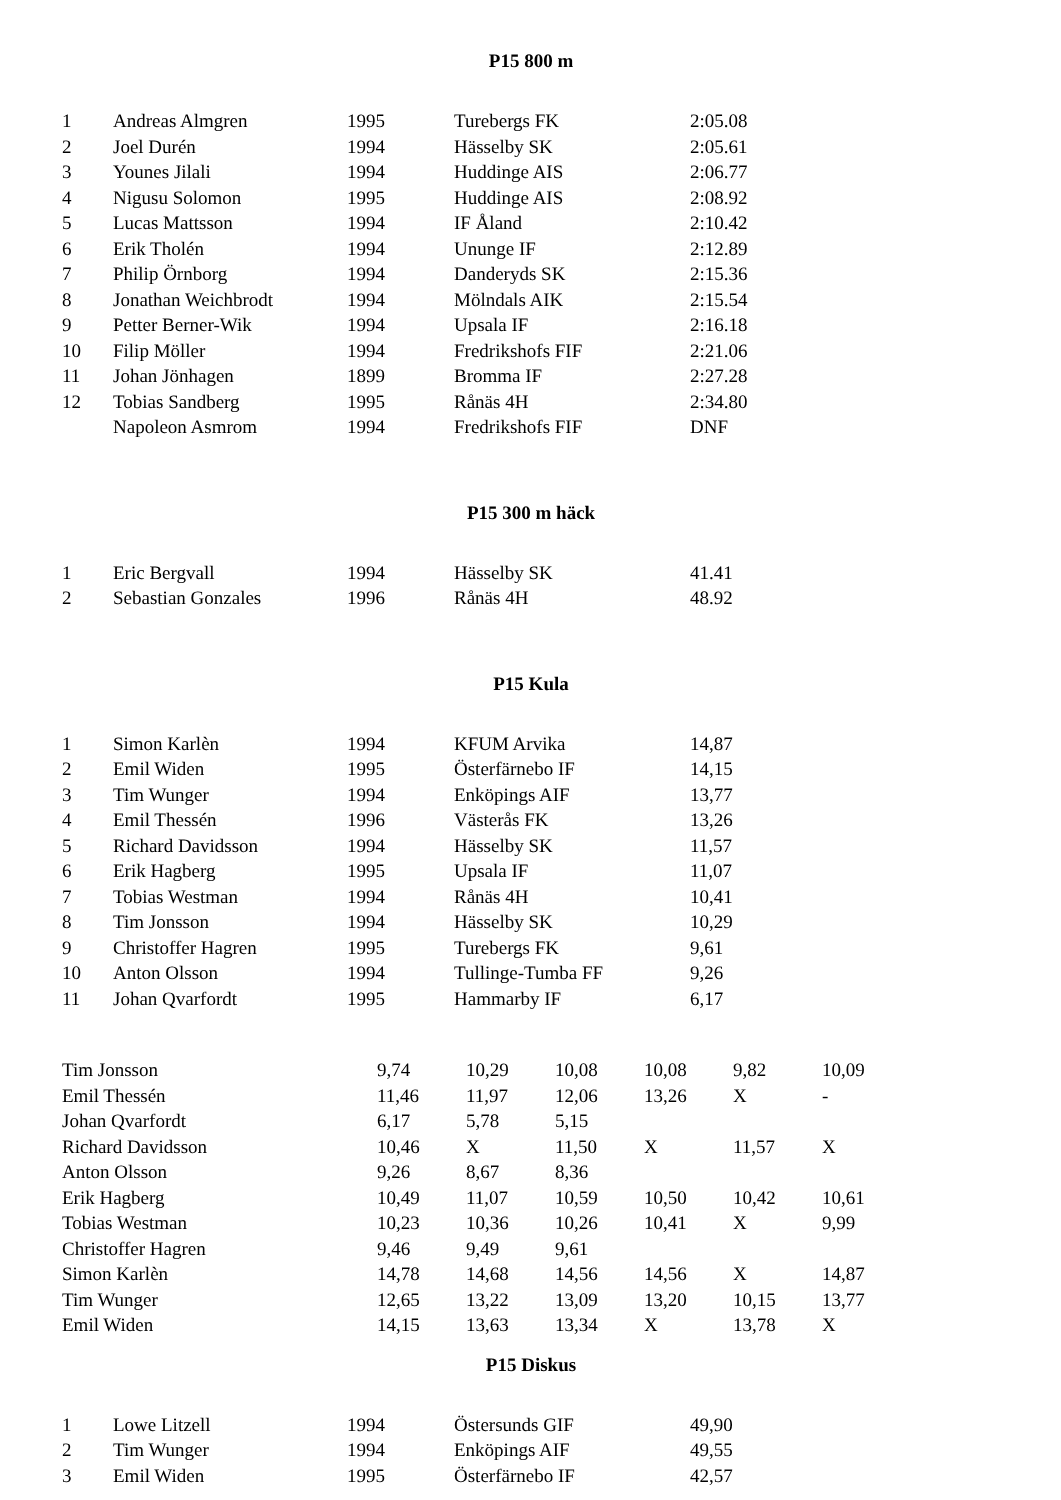P15 800 m
| 1 | Andreas Almgren | 1995 | Turebergs FK | 2:05.08 |
| 2 | Joel Durén | 1994 | Hässelby SK | 2:05.61 |
| 3 | Younes Jilali | 1994 | Huddinge AIS | 2:06.77 |
| 4 | Nigusu Solomon | 1995 | Huddinge AIS | 2:08.92 |
| 5 | Lucas Mattsson | 1994 | IF Åland | 2:10.42 |
| 6 | Erik Tholén | 1994 | Ununge IF | 2:12.89 |
| 7 | Philip Örnborg | 1994 | Danderyds SK | 2:15.36 |
| 8 | Jonathan Weichbrodt | 1994 | Mölndals AIK | 2:15.54 |
| 9 | Petter Berner-Wik | 1994 | Upsala IF | 2:16.18 |
| 10 | Filip Möller | 1994 | Fredrikshofs FIF | 2:21.06 |
| 11 | Johan Jönhagen | 1899 | Bromma IF | 2:27.28 |
| 12 | Tobias Sandberg | 1995 | Rånäs 4H | 2:34.80 |
| | Napoleon Asmrom | 1994 | Fredrikshofs FIF | DNF |
P15 300 m häck
| 1 | Eric Bergvall | 1994 | Hässelby SK | 41.41 |
| 2 | Sebastian Gonzales | 1996 | Rånäs 4H | 48.92 |
P15 Kula
| 1 | Simon Karlèn | 1994 | KFUM Arvika | 14,87 |
| 2 | Emil Widen | 1995 | Österfärnebo IF | 14,15 |
| 3 | Tim Wunger | 1994 | Enköpings AIF | 13,77 |
| 4 | Emil Thessén | 1996 | Västerås FK | 13,26 |
| 5 | Richard Davidsson | 1994 | Hässelby SK | 11,57 |
| 6 | Erik Hagberg | 1995 | Upsala IF | 11,07 |
| 7 | Tobias Westman | 1994 | Rånäs 4H | 10,41 |
| 8 | Tim Jonsson | 1994 | Hässelby SK | 10,29 |
| 9 | Christoffer Hagren | 1995 | Turebergs FK | 9,61 |
| 10 | Anton Olsson | 1994 | Tullinge-Tumba FF | 9,26 |
| 11 | Johan Qvarfordt | 1995 | Hammarby IF | 6,17 |
| Tim Jonsson | 9,74 | 10,29 | 10,08 | 10,08 | 9,82 | 10,09 |
| Emil Thessén | 11,46 | 11,97 | 12,06 | 13,26 | X | - |
| Johan Qvarfordt | 6,17 | 5,78 | 5,15 | | | |
| Richard Davidsson | 10,46 | X | 11,50 | X | 11,57 | X |
| Anton Olsson | 9,26 | 8,67 | 8,36 | | | |
| Erik Hagberg | 10,49 | 11,07 | 10,59 | 10,50 | 10,42 | 10,61 |
| Tobias Westman | 10,23 | 10,36 | 10,26 | 10,41 | X | 9,99 |
| Christoffer Hagren | 9,46 | 9,49 | 9,61 | | | |
| Simon Karlèn | 14,78 | 14,68 | 14,56 | 14,56 | X | 14,87 |
| Tim Wunger | 12,65 | 13,22 | 13,09 | 13,20 | 10,15 | 13,77 |
| Emil Widen | 14,15 | 13,63 | 13,34 | X | 13,78 | X |
P15 Diskus
| 1 | Lowe Litzell | 1994 | Östersunds GIF | 49,90 |
| 2 | Tim Wunger | 1994 | Enköpings AIF | 49,55 |
| 3 | Emil Widen | 1995 | Österfärnebo IF | 42,57 |